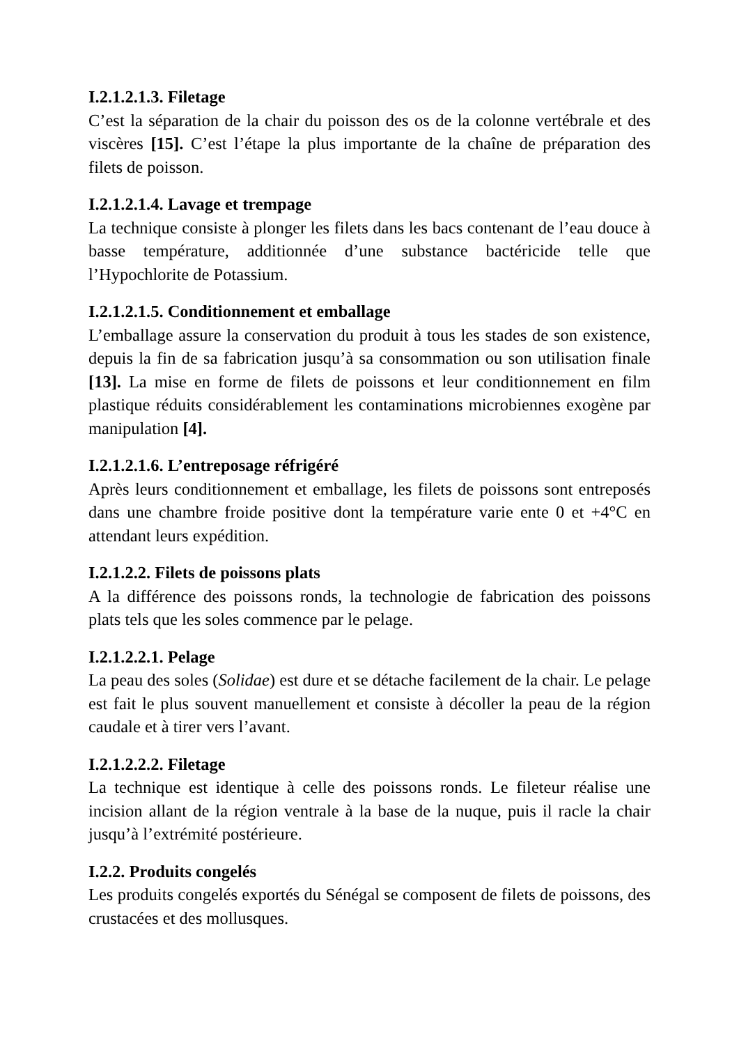I.2.1.2.1.3. Filetage
C’est la séparation de la chair du poisson des os de la colonne vertébrale et des viscères [15]. C’est l’étape la plus importante de la chaîne de préparation des filets de poisson.
I.2.1.2.1.4. Lavage et trempage
La technique consiste à plonger les filets dans les bacs contenant de l’eau douce à basse température, additionnée d’une substance bactéricide telle que l’Hypochlorite de Potassium.
I.2.1.2.1.5. Conditionnement et emballage
L’emballage assure la conservation du produit à tous les stades de son existence, depuis la fin de sa fabrication jusqu’à sa consommation ou son utilisation finale [13]. La mise en forme de filets de poissons et leur conditionnement en film plastique réduits considérablement les contaminations microbiennes exogène par manipulation [4].
I.2.1.2.1.6. L’entreposage réfrigéré
Après leurs conditionnement et emballage, les filets de poissons sont entreposés dans une chambre froide positive dont la température varie ente 0 et +4°C en attendant leurs expédition.
I.2.1.2.2. Filets de poissons plats
A la différence des poissons ronds, la technologie de fabrication des poissons plats tels que les soles commence par le pelage.
I.2.1.2.2.1. Pelage
La peau des soles (Solidae) est dure et se détache facilement de la chair. Le pelage est fait le plus souvent manuellement et consiste à décoller la peau de la région caudale et à tirer vers l’avant.
I.2.1.2.2.2. Filetage
La technique est identique à celle des poissons ronds. Le fileteur réalise une incision allant de la région ventrale à la base de la nuque, puis il racle la chair jusqu’à l’extrémité postérieure.
I.2.2. Produits congelés
Les produits congelés exportés du Sénégal se composent de filets de poissons, des crustacées et des mollusques.